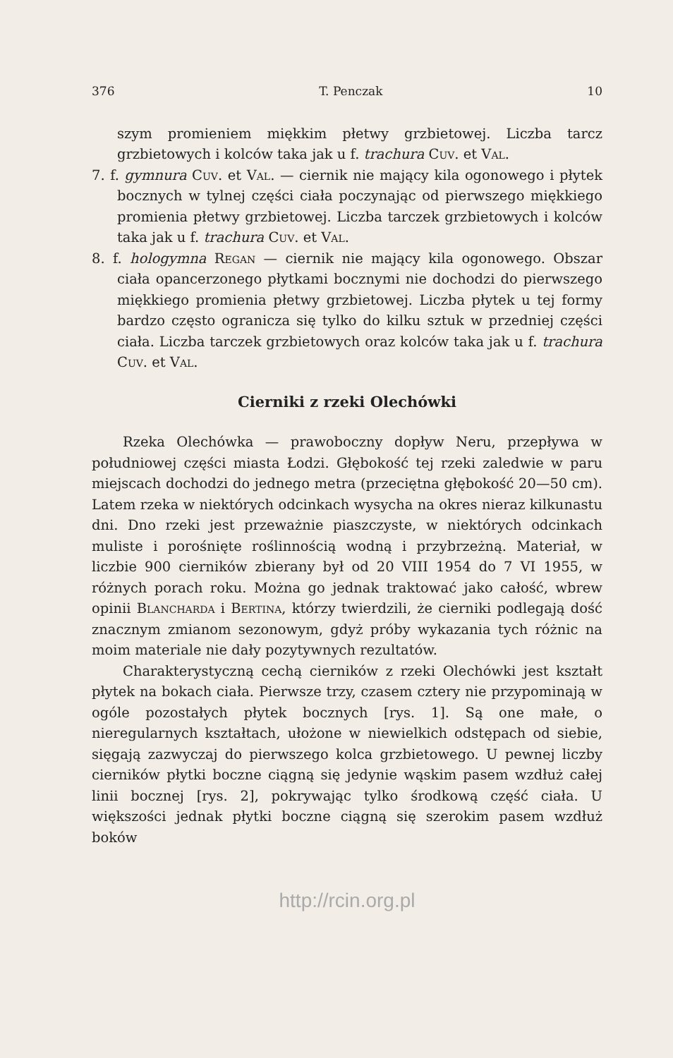376 T. Penczak 10
szym promieniem miękkim płetwy grzbietowej. Liczba tarcz grzbietowych i kolców taka jak u f. trachura Cuv. et Val.
7. f. gymnura Cuv. et Val. — ciernik nie mający kila ogonowego i płytek bocznych w tylnej części ciała poczynając od pierwszego miękkiego promienia płetwy grzbietowej. Liczba tarczek grzbietowych i kolców taka jak u f. trachura Cuv. et Val.
8. f. hologymna Regan — ciernik nie mający kila ogonowego. Obszar ciała opancerzonego płytkami bocznymi nie dochodzi do pierwszego miękkiego promienia płetwy grzbietowej. Liczba płytek u tej formy bardzo często ogranicza się tylko do kilku sztuk w przedniej części ciała. Liczba tarczek grzbietowych oraz kolców taka jak u f. trachura Cuv. et Val.
Cierniki z rzeki Olechówki
Rzeka Olechówka — prawoboczny dopływ Neru, przepływa w południowej części miasta Łodzi. Głębokość tej rzeki zaledwie w paru miejscach dochodzi do jednego metra (przeciętna głębokość 20—50 cm). Latem rzeka w niektórych odcinkach wysycha na okres nieraz kilkunastu dni. Dno rzeki jest przeważnie piaszczyste, w niektórych odcinkach muliste i porośnięte roślinnością wodną i przybrzeżną. Materiał, w liczbie 900 cierników zbierany był od 20 VIII 1954 do 7 VI 1955, w różnych porach roku. Można go jednak traktować jako całość, wbrew opinii Blancharda i Bertina, którzy twierdzili, że cierniki podlegają dość znacznym zmianom sezonowym, gdyż próby wykazania tych różnic na moim materiale nie dały pozytywnych rezultatów.
Charakterystyczną cechą cierników z rzeki Olechówki jest kształt płytek na bokach ciała. Pierwsze trzy, czasem cztery nie przypominają w ogóle pozostałych płytek bocznych [rys. 1]. Są one małe, o nieregularnych kształtach, ułożone w niewielkich odstępach od siebie, sięgają zazwyczaj do pierwszego kolca grzbietowego. U pewnej liczby cierników płytki boczne ciągną się jedynie wąskim pasem wzdłuż całej linii bocznej [rys. 2], pokrywając tylko środkową część ciała. U większości jednak płytki boczne ciągną się szerokim pasem wzdłuż boków
http://rcin.org.pl